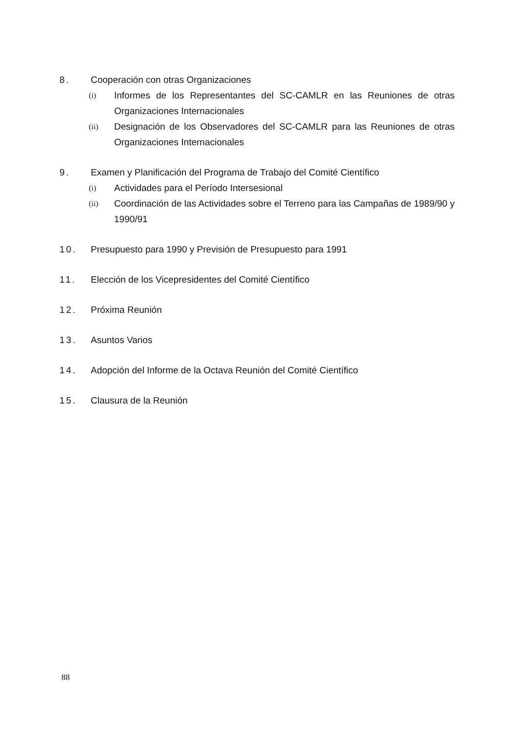8. Cooperación con otras Organizaciones
(i)
Informes de los Representantes del SC-CAMLR en las Reuniones de otras Organizaciones Internacionales
(ii)
Designación de los Observadores del SC-CAMLR para las Reuniones de otras Organizaciones Internacionales
9. Examen y Planificación del Programa de Trabajo del Comité Científico
(i)
Actividades para el Período Intersesional
(ii)
Coordinación de las Actividades sobre el Terreno para las Campañas de 1989/90 y 1990/91
10. Presupuesto para 1990 y Previsión de Presupuesto para 1991
11. Elección de los Vicepresidentes del Comité Científico
12. Próxima Reunión
13. Asuntos Varios
14. Adopción del Informe de la Octava Reunión del Comité Científico
15. Clausura de la Reunión
88